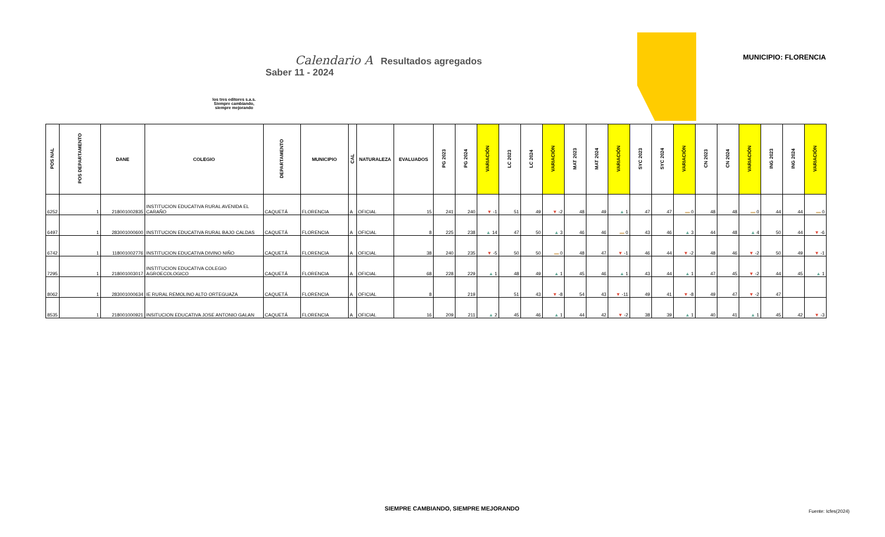Calendario A Resultados agregados
Saber 11 - 2024
MUNICIPIO: FLORENCIA
los tres editores s.a.s.
Siempre cambiando,
siempre mejorando
| POS NAL | POS DEPARTAMENTO | DANE | COLEGIO | DEPARTAMENTO | MUNICIPIO | CAL | NATURALEZA | EVALUADOS | PG 2023 | PG 2024 | VARIACIÓN | LC 2023 | LC 2024 | VARIACIÓN | MAT 2023 | MAT 2024 | VARIACIÓN | SYC 2023 | SYC 2024 | VARIACIÓN | CN 2023 | CN 2024 | VARIACIÓN | ING 2023 | ING 2024 | VARIACIÓN |
| --- | --- | --- | --- | --- | --- | --- | --- | --- | --- | --- | --- | --- | --- | --- | --- | --- | --- | --- | --- | --- | --- | --- | --- | --- | --- | --- |
| 6252 | 1 | 218001002835 | INSTITUCION EDUCATIVA RURAL AVENIDA EL CARAÑO | CAQUETÁ | FLORENCIA | A | OFICIAL | 15 | 241 | 240 | ▼ -1 | 51 | 49 | ▼ -2 | 48 | 49 | ▲ 1 | 47 | 47 | ▬ 0 | 48 | 48 | ▬ 0 | 44 | 44 | ▬ 0 |
| 6497 | 1 | 283001000600 | INSTITUCION EDUCATIVA RURAL BAJO CALDAS | CAQUETÁ | FLORENCIA | A | OFICIAL | 8 | 225 | 238 | ▲ 14 | 47 | 50 | ▲ 3 | 46 | 46 | ▬ 0 | 43 | 46 | ▲ 3 | 44 | 48 | ▲ 4 | 50 | 44 | ▼ -6 |
| 6742 | 1 | 118001002776 | INSTITUCION EDUCATIVA DIVINO NIÑO | CAQUETÁ | FLORENCIA | A | OFICIAL | 38 | 240 | 235 | ▼ -5 | 50 | 50 | ▬ 0 | 48 | 47 | ▼ -1 | 46 | 44 | ▼ -2 | 48 | 46 | ▼ -2 | 50 | 49 | ▼ -1 |
| 7295 | 1 | 218001003017 | INSTITUCION EDUCATIVA COLEGIO AGROECOLOGICO | CAQUETÁ | FLORENCIA | A | OFICIAL | 68 | 228 | 229 | ▲ 1 | 48 | 49 | ▲ 1 | 45 | 46 | ▲ 1 | 43 | 44 | ▲ 1 | 47 | 45 | ▼ -2 | 44 | 45 | ▲ 1 |
| 8062 | 1 | 283001000634 | IE RURAL REMOLINO ALTO ORTEGUAZA | CAQUETÁ | FLORENCIA | A | OFICIAL | 8 | | 219 | | 51 | 43 | ▼ -8 | 54 | 43 | ▼ -11 | 49 | 41 | ▼ -8 | 49 | 47 | ▼ -2 | 47 | | |
| 8535 | 1 | 218001000921 | INSITUCION EDUCATIVA JOSE ANTONIO GALAN | CAQUETÁ | FLORENCIA | A | OFICIAL | 16 | 209 | 211 | ▲ 2 | 45 | 46 | ▲ 1 | 44 | 42 | ▼ -2 | 38 | 39 | ▲ 1 | 40 | 41 | ▲ 1 | 45 | 42 | ▼ -3 |
SIEMPRE CAMBIANDO, SIEMPRE MEJORANDO
Fuente: Icfes(2024)